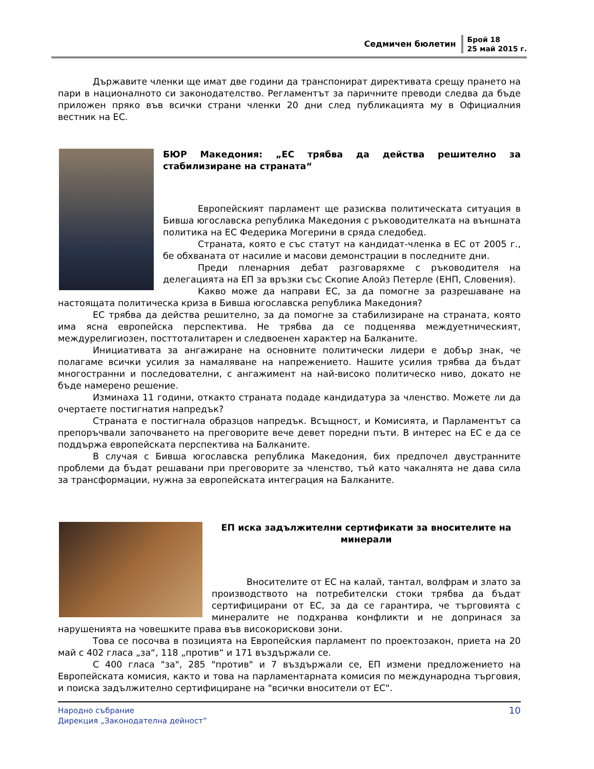Седмичен бюлетин
Брой 18
25 май 2015 г.
Държавите членки ще имат две години да транспонират директивата срещу прането на пари в националното си законодателство. Регламентът за паричните преводи следва да бъде приложен пряко във всички страни членки 20 дни след публикацията му в Официалния вестник на ЕС.
БЮР Македония: „ЕС трябва да действа решително за стабилизиране на страната“
Европейският парламент ще разисква политическата ситуация в Бивша югославска република Македония с ръководителката на външната политика на ЕС Федерика Могерини в сряда следобед.
Страната, която е със статут на кандидат-членка в ЕС от 2005 г., бе обхваната от насилие и масови демонстрации в последните дни.
Преди пленарния дебат разговаряхме с ръководителя на делегацията на ЕП за връзки със Скопие Алойз Петерле (ЕНП, Словения).
Какво може да направи ЕС, за да помогне за разрешаване на настоящата политическа криза в Бивша югославска република Македония?
ЕС трябва да действа решително, за да помогне за стабилизиране на страната, която има ясна европейска перспектива. Не трябва да се подценява междуетническият, междурелигиозен, посттоталитарен и следвоенен характер на Балканите.
Инициативата за ангажиране на основните политически лидери е добър знак, че полагаме всички усилия за намаляване на напрежението. Нашите усилия трябва да бъдат многостранни и последователни, с ангажимент на най-високо политическо ниво, докато не бъде намерено решение.
Изминаха 11 години, откакто страната подаде кандидатура за членство. Можете ли да очертаете постигнатия напредък?
Страната е постигнала образцов напредък. Всъщност, и Комисията, и Парламентът са препоръчвали започването на преговорите вече девет поредни пъти. В интерес на ЕС е да се поддържа европейската перспектива на Балканите.
В случая с Бивша югославска република Македония, бих предпочел двустранните проблеми да бъдат решавани при преговорите за членство, тъй като чакалнята не дава сила за трансформации, нужна за европейската интеграция на Балканите.
ЕП иска задължителни сертификати за вносителите на минерали
Вносителите от ЕС на калай, тантал, волфрам и злато за производството на потребителски стоки трябва да бъдат сертифицирани от ЕС, за да се гарантира, че търговията с минералите не подхранва конфликти и не допринася за нарушенията на човешките права във високорискови зони.
Това се посочва в позицията на Европейския парламент по проектозакон, приета на 20 май с 402 гласа „за“, 118 „против“ и 171 въздържали се.
С 400 гласа "за", 285 "против" и 7 въздържали се, ЕП измени предложението на Европейската комисия, както и това на парламентарната комисия по международна търговия, и поиска задължително сертифициране на "всички вносители от ЕС".
Народно събрание
Дирекция „Законодателна дейност”
10